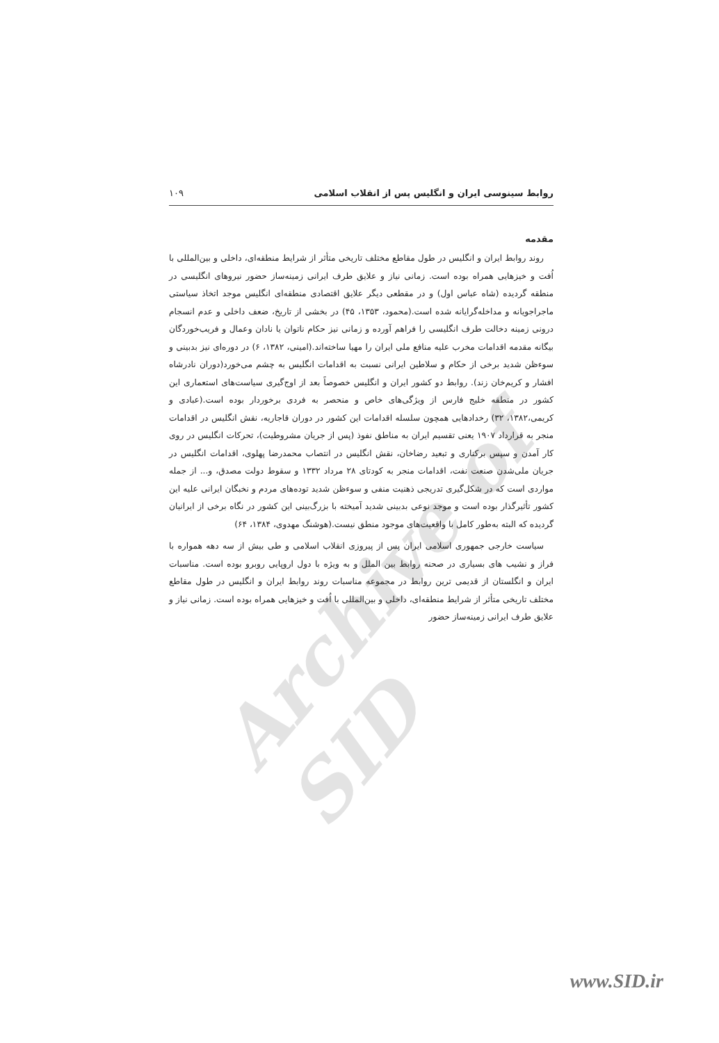Archive of SID
روابط سینوسی ایران و انگلیس پس از انقلاب اسلامی ۱۰۹
مقدمه
روند روابط ایران و انگلیس در طول مقاطع مختلف تاریخی متأثر از شرایط منطقه‌ای، داخلی و بین‌المللی با اُفت و خیزهایی همراه بوده است. زمانی نیاز و علایق طرف ایرانی زمینه‌ساز حضور نیروهای انگلیسی در منطقه گردیده (شاه عباس اول) و در مقطعی دیگر علایق اقتصادی منطقه‌ای انگلیس موجد اتخاذ سیاستی ماجراجویانه و مداخله‌گرایانه شده است.(محمود، ۱۳۵۳، ۴۵) در بخشی از تاریخ، ضعف داخلی و عدم انسجام درونی زمینه دخالت طرف انگلیسی را فراهم آورده و زمانی نیز حکام ناتوان یا نادان وعمال و فریب‌خوردگان بیگانه مقدمه اقدامات مخرب علیه منافع ملی ایران را مهیا ساخته‌اند.(امینی، ۱۳۸۲، ۶) در دوره‌ای نیز بدبینی و سوءظن شدید برخی از حکام و سلاطین ایرانی نسبت به اقدامات انگلیس به چشم می‌خورد(دوران نادرشاه افشار و کریم‌خان زند). روابط دو کشور ایران و انگلیس خصوصاً بعد از اوج‌گیری سیاست‌های استعماری این کشور در منطقه خلیج فارس از ویژگی‌های خاص و منحصر به فردی برخوردار بوده است.(عبادی و کریمی،۱۳۸۲، ۳۲) رخدادهایی همچون سلسله اقدامات این کشور در دوران قاجاریه، نقش انگلیس در اقدامات منجر به قرارداد ۱۹۰۷ یعنی تقسیم ایران به مناطق نفوذ (پس از جریان مشروطیت)، تحرکات انگلیس در روی کار آمدن و سپس برکناری و تبعید رضاخان، نقش انگلیس در انتصاب محمدرضا پهلوی، اقدامات انگلیس در جریان ملی‌شدن صنعت نفت، اقدامات منجر به کودتای ۲۸ مرداد ۱۳۳۲ و سقوط دولت مصدق، و... از جمله مواردی است که در شکل‌گیری تدریجی ذهنیت منفی و سوءظن شدید توده‌های مردم و نخبگان ایرانی علیه این کشور تأثیرگذار بوده است و موجد نوعی بدبینی شدید آمیخته با بزرگ‌بینی این کشور در نگاه برخی از ایرانیان گردیده که البته به‌طور کامل با واقعیت‌های موجود منطق نیست.(هوشنگ مهدوی، ۱۳۸۴، ۶۴)
سیاست خارجی جمهوری اسلامی ایران پس از پیروزی انقلاب اسلامی و طی بیش از سه دهه همواره با فراز و نشیب های بسیاری در صحنه روابط بین الملل و به ویژه با دول اروپایی روبرو بوده است. مناسبات ایران و انگلستان از قدیمی ترین روابط در مجموعه مناسبات روند روابط ایران و انگلیس در طول مقاطع مختلف تاریخی متأثر از شرایط منطقه‌ای، داخلی و بین‌المللی با اُفت و خیزهایی همراه بوده است. زمانی نیاز و علایق طرف ایرانی زمینه‌ساز حضور
www.SID.ir